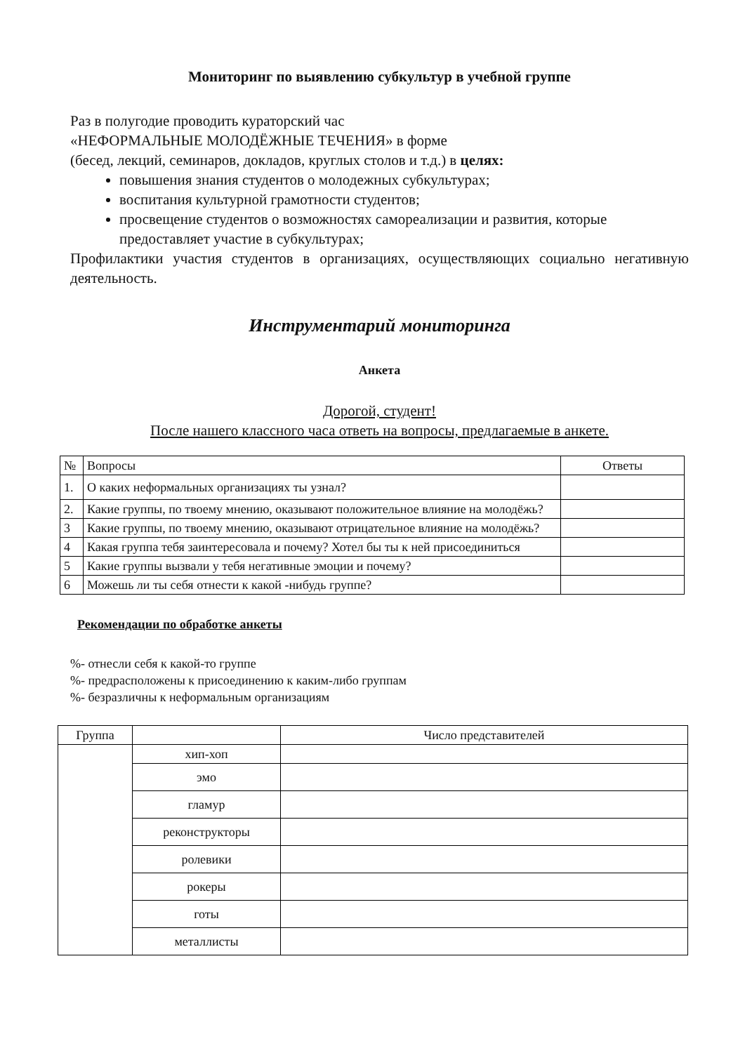Мониторинг по выявлению субкультур в учебной группе
Раз в полугодие проводить кураторский час
«НЕФОРМАЛЬНЫЕ МОЛОДЁЖНЫЕ ТЕЧЕНИЯ» в форме
(бесед, лекций, семинаров, докладов, круглых столов и т.д.) в целях:
повышения знания студентов о молодежных субкультурах;
воспитания культурной грамотности студентов;
просвещение студентов о возможностях самореализации и развития, которые предоставляет участие в субкультурах;
Профилактики участия студентов в организациях, осуществляющих социально негативную деятельность.
Инструментарий мониторинга
Анкета
Дорогой, студент!
После нашего классного часа ответь на вопросы, предлагаемые в анкете.
| № | Вопросы | Ответы |
| --- | --- | --- |
| 1. | О каких неформальных организациях ты узнал? | |
| 2. | Какие группы, по твоему мнению, оказывают положительное влияние на молодёжь? | |
| 3 | Какие группы, по твоему мнению, оказывают отрицательное влияние на молодёжь? | |
| 4 | Какая группа тебя заинтересовала и почему? Хотел бы ты к ней присоединиться | |
| 5 | Какие группы вызвали у тебя негативные эмоции и почему? | |
| 6 | Можешь ли ты себя отнести к какой -нибудь группе? | |
Рекомендации по обработке анкеты
%- отнесли себя к какой-то группе
%- предрасположены к присоединению к каким-либо группам
%- безразличны к неформальным организациям
| Группа | | Число представителей |
| --- | --- | --- |
| | хип-хоп | |
| | эмо | |
| | гламур | |
| | реконструкторы | |
| | ролевики | |
| | рокеры | |
| | готы | |
| | металлисты | |